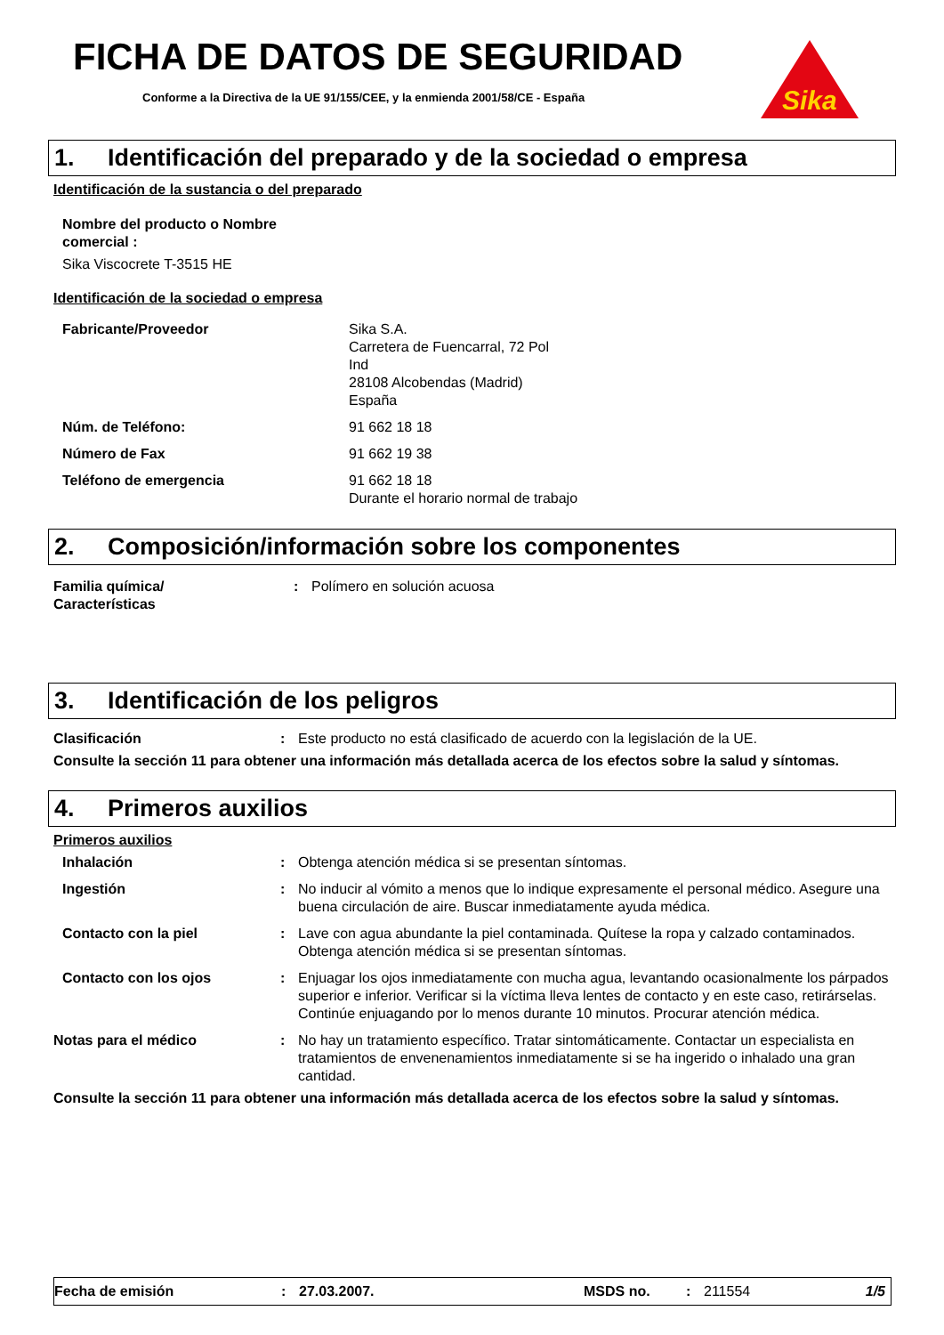Sika
FICHA DE DATOS DE SEGURIDAD
Conforme a la Directiva de la UE 91/155/CEE, y la enmienda 2001/58/CE - España
1. Identificación del preparado y de la sociedad o empresa
Identificación de la sustancia o del preparado
Nombre del producto o Nombre
comercial :
Sika Viscocrete T-3515 HE
Identificación de la sociedad o empresa
Fabricante/Proveedor Sika S.A.
Carretera de Fuencarral, 72 Pol
Ind
28108 Alcobendas (Madrid)
España
Núm. de Teléfono: 91 662 18 18
Número de Fax 91 662 19 38
Teléfono de emergencia 91 662 18 18
Durante el horario normal de trabajo
2. Composición/información sobre los componentes
Familia química/
Características
: Polímero en solución acuosa
3. Identificación de los peligros
Clasificación : Este producto no está clasificado de acuerdo con la legislación de la UE.
Consulte la sección 11 para obtener una información más detallada acerca de los efectos sobre la salud y síntomas.
4. Primeros auxilios
Primeros auxilios
Inhalación : Obtenga atención médica si se presentan síntomas.
Ingestión : No inducir al vómito a menos que lo indique expresamente el personal médico. Asegure una buena circulación de aire. Buscar inmediatamente ayuda médica.
Contacto con la piel : Lave con agua abundante la piel contaminada. Quítese la ropa y calzado contaminados. Obtenga atención médica si se presentan síntomas.
Contacto con los ojos : Enjuagar los ojos inmediatamente con mucha agua, levantando ocasionalmente los párpados superior e inferior. Verificar si la víctima lleva lentes de contacto y en este caso, retirárselas. Continúe enjuagando por lo menos durante 10 minutos. Procurar atención médica.
Notas para el médico : No hay un tratamiento específico. Tratar sintomáticamente. Contactar un especialista en tratamientos de envenenamientos inmediatamente si se ha ingerido o inhalado una gran cantidad.
Consulte la sección 11 para obtener una información más detallada acerca de los efectos sobre la salud y síntomas.
Fecha de emisión : 27.03.2007. MSDS no. : 211554 1/5